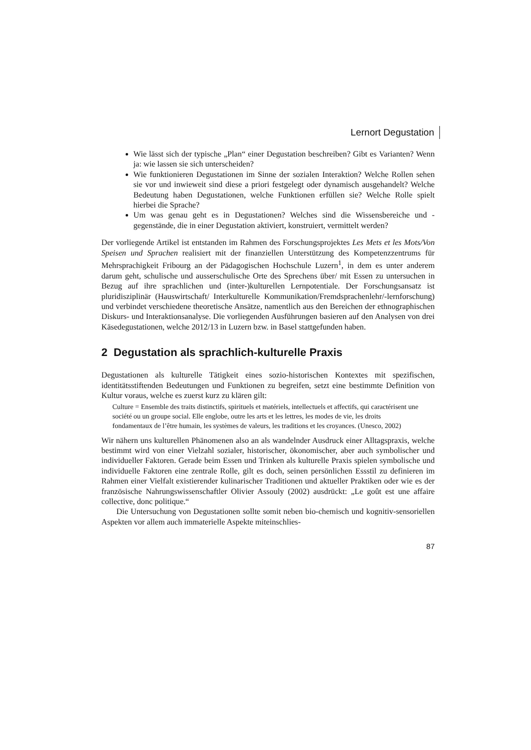Lernort Degustation
Wie lässt sich der typische „Plan“ einer Degustation beschreiben? Gibt es Varianten? Wenn ja: wie lassen sie sich unterscheiden?
Wie funktionieren Degustationen im Sinne der sozialen Interaktion? Welche Rollen sehen sie vor und inwieweit sind diese a priori festgelegt oder dynamisch ausgehandelt? Welche Bedeutung haben Degustationen, welche Funktionen erfüllen sie? Welche Rolle spielt hierbei die Sprache?
Um was genau geht es in Degustationen? Welches sind die Wissensbereiche und -gegenstände, die in einer Degustation aktiviert, konstruiert, vermittelt werden?
Der vorliegende Artikel ist entstanden im Rahmen des Forschungsprojektes Les Mets et les Mots/Von Speisen und Sprachen realisiert mit der finanziellen Unterstützung des Kompetenzzentrums für Mehrsprachigkeit Fribourg an der Pädagogischen Hochschule Luzern<sup>1</sup>, in dem es unter anderem darum geht, schulische und ausserschulische Orte des Sprechens über/ mit Essen zu untersuchen in Bezug auf ihre sprachlichen und (inter-)kulturellen Lernpotentiale. Der Forschungsansatz ist pluridisziplinär (Hauswirtschaft/ Interkulturelle Kommunikation/Fremdsprachenlehr/-lernforschung) und verbindet verschiedene theoretische Ansätze, namentlich aus den Bereichen der ethnographischen Diskurs- und Interaktionsanalyse. Die vorliegenden Ausführungen basieren auf den Analysen von drei Käsedegustationen, welche 2012/13 in Luzern bzw. in Basel stattgefunden haben.
2 Degustation als sprachlich-kulturelle Praxis
Degustationen als kulturelle Tätigkeit eines sozio-historischen Kontextes mit spezifischen, identitätsstiftenden Bedeutungen und Funktionen zu begreifen, setzt eine bestimmte Definition von Kultur voraus, welche es zuerst kurz zu klären gilt:
Culture = Ensemble des traits distinctifs, spirituels et matériels, intellectuels et affectifs, qui caractérisent une société ou un groupe social. Elle englobe, outre les arts et les lettres, les modes de vie, les droits fondamentaux de l’être humain, les systèmes de valeurs, les traditions et les croyances. (Unesco, 2002)
Wir nähern uns kulturellen Phänomenen also an als wandelnder Ausdruck einer Alltagspraxis, welche bestimmt wird von einer Vielzahl sozialer, historischer, ökonomischer, aber auch symbolischer und individueller Faktoren. Gerade beim Essen und Trinken als kulturelle Praxis spielen symbolische und individuelle Faktoren eine zentrale Rolle, gilt es doch, seinen persönlichen Essstil zu definieren im Rahmen einer Vielfalt existierender kulinarischer Traditionen und aktueller Praktiken oder wie es der französische Nahrungswissenschaftler Olivier Assouly (2002) ausdrückt: „Le goût est une affaire collective, donc politique.“
Die Untersuchung von Degustationen sollte somit neben bio-chemisch und kognitiv-sensoriellen Aspekten vor allem auch immaterielle Aspekte miteinschlies-
87